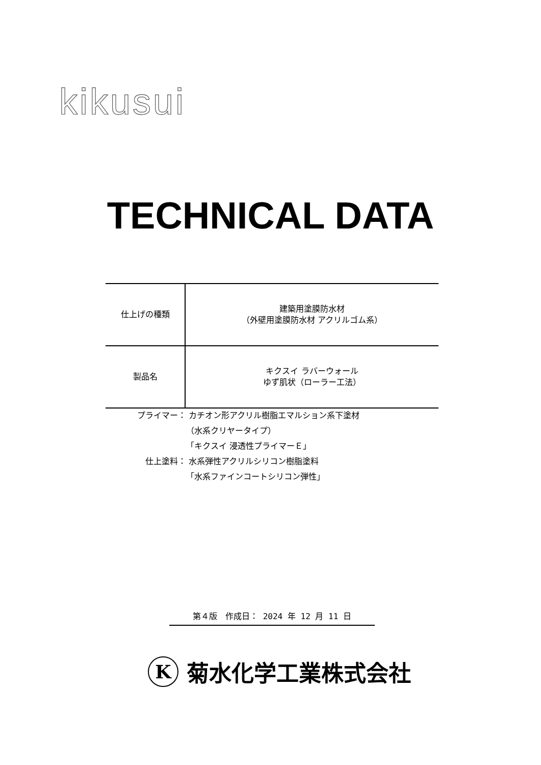kikusui
TECHNICAL DATA
| 仕上げの種類 | 建築用塗膜防水材 （外壁用塗膜防水材 アクリルゴム系） |
| 製品名 | キクスイ ラバーウォール ゆず肌状（ローラー工法） |
プライマー： カチオン形アクリル樹脂エマルション系下塗材
（水系クリヤータイプ）
「キクスイ 浸透性プライマーＥ」
仕上塗料： 水系弾性アクリルシリコン樹脂塗料
「水系ファインコートシリコン弾性」
第４版　作成日： 2024 年 12 月 11 日
K菊水化学工業株式会社